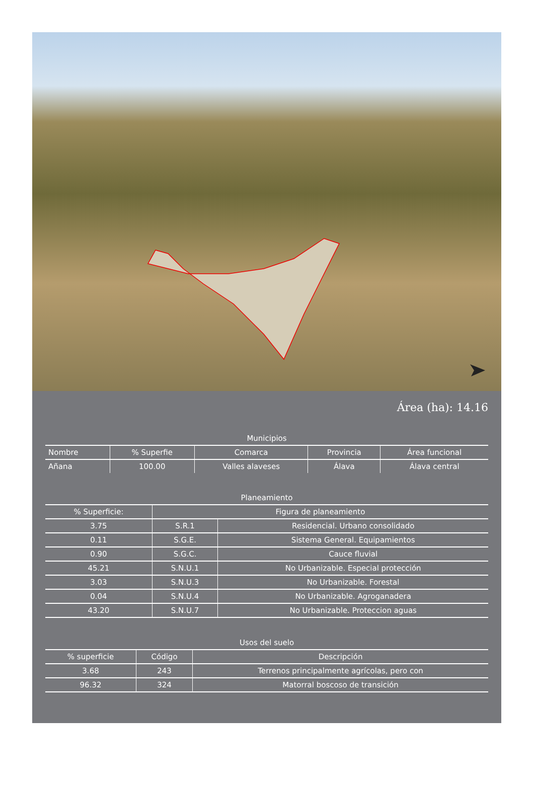Área (ha): 14.16
Municipios
| Nombre | % Superfie | Comarca | Provincia | Área funcional |
| --- | --- | --- | --- | --- |
| Añana | 100.00 | Valles alaveses | Álava | Álava central |
Planeamiento
| % Superficie: | Figura de planeamiento | |
| --- | --- | --- |
| 3.75 | S.R.1 | Residencial. Urbano consolidado |
| 0.11 | S.G.E. | Sistema General. Equipamientos |
| 0.90 | S.G.C. | Cauce fluvial |
| 45.21 | S.N.U.1 | No Urbanizable. Especial protección |
| 3.03 | S.N.U.3 | No Urbanizable. Forestal |
| 0.04 | S.N.U.4 | No Urbanizable. Agroganadera |
| 43.20 | S.N.U.7 | No Urbanizable. Proteccion aguas |
Usos del suelo
| % superficie | Código | Descripción |
| --- | --- | --- |
| 3.68 | 243 | Terrenos principalmente agrícolas, pero con |
| 96.32 | 324 | Matorral boscoso de transición |